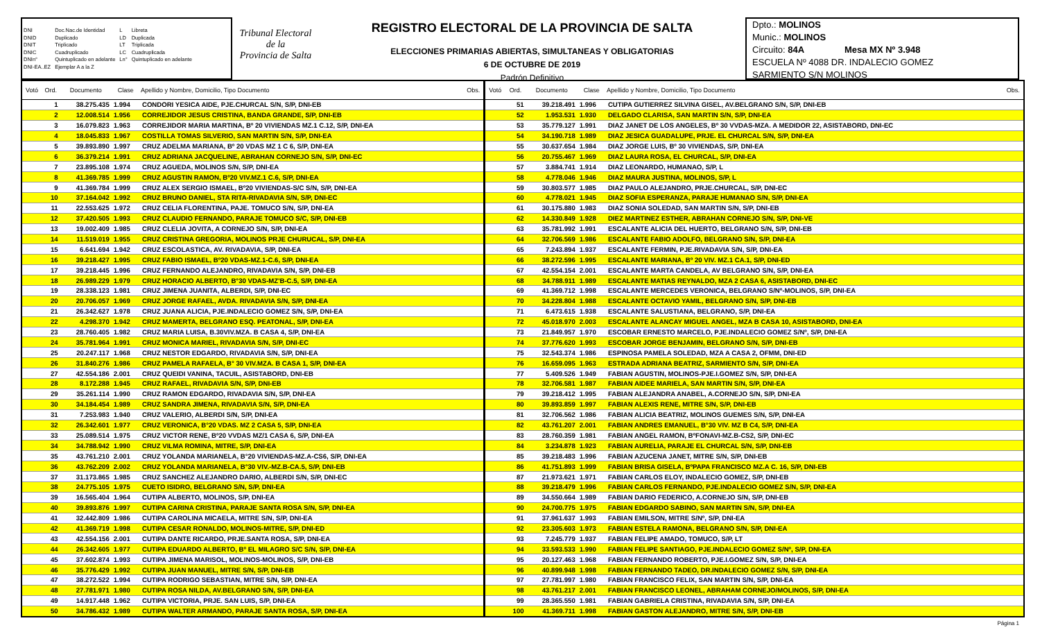| DNI | Doc.Nac.de Identidad | L | Libreta |
| DNID | Duplicado | LD | Duplicada |
| DNIT | Triplicado | LT | Triplicada |
| DNIC | Cuadruplicado | LC | Cuadruplicada |
| DNIn° | Quintuplicado en adelante | Ln° | Quintuplicado en adelante |
| DNI-EA..EZ | Ejemplar A a la Z | | |
Tribunal Electoral
de la
Provincia de Salta
REGISTRO ELECTORAL DE LA PROVINCIA DE SALTA
ELECCIONES PRIMARIAS ABIERTAS, SIMULTANEAS Y OBLIGATORIAS
6 DE OCTUBRE DE 2019
Padrón Definitivo
Dpto.: MOLINOS
Munic.: MOLINOS
Circuito: 84A Mesa MX Nº 3.948
ESCUELA Nº 4088 DR. INDALECIO GOMEZ
SARMIENTO S/N MOLINOS
| Votó | Ord. | Documento | Clase | Apellido y Nombre, Domicilio, Tipo Documento | Obs. | Votó | Ord. | Documento | Clase | Apellido y Nombre, Domicilio, Tipo Documento | Obs. |
| --- | --- | --- | --- | --- | --- | --- | --- | --- | --- | --- | --- |
| | 1 | 38.275.435 | 1.994 | CONDORI YESICA AIDE, PJE.CHURCAL S/N, S/P, DNI-EB | | | 51 | 39.218.491 | 1.996 | CUTIPA GUTIERREZ SILVINA GISEL, AV.BELGRANO S/N, S/P, DNI-EB | |
| | 2 | 12.008.514 | 1.956 | CORREJIDOR JESUS CRISTINA, BANDA GRANDE, S/P, DNI-EB | | | 52 | 1.953.531 | 1.930 | DELGADO CLARISA, SAN MARTIN S/N, S/P, DNI-EA | |
| | 3 | 16.079.823 | 1.963 | CORREJIDOR MARIA MARTINA, Bº 20 VIVIENDAS MZ.1 C.12, S/P, DNI-EA | | | 53 | 35.779.127 | 1.991 | DIAZ JANET DE LOS ANGELES, Bº 30 VVDAS-MZA. A MEDIDOR 22, ASISTABORD, DNI-EC | |
| | 4 | 18.045.833 | 1.967 | COSTILLA TOMAS SILVERIO, SAN MARTIN S/N, S/P, DNI-EA | | | 54 | 34.190.718 | 1.989 | DIAZ JESICA GUADALUPE, PRJE. EL CHURCAL S/N, S/P, DNI-EA | |
| | 5 | 39.893.890 | 1.997 | CRUZ ADELMA MARIANA, Bº 20 VDAS MZ 1 C 6, S/P, DNI-EA | | | 55 | 30.637.654 | 1.984 | DIAZ JORGE LUIS, Bº 30 VIVIENDAS, S/P, DNI-EA | |
| | 6 | 36.379.214 | 1.991 | CRUZ ADRIANA JACQUELINE, ABRAHAN CORNEJO S/N, S/P, DNI-EC | | | 56 | 20.755.467 | 1.969 | DIAZ LAURA ROSA, EL CHURCAL, S/P, DNI-EA | |
| | 7 | 23.895.108 | 1.974 | CRUZ AGUEDA, MOLINOS S/N, S/P, DNI-EA | | | 57 | 3.884.741 | 1.914 | DIAZ LEONARDO, HUMANAO, S/P, L | |
| | 8 | 41.369.785 | 1.999 | CRUZ AGUSTIN RAMON, Bº20 VIV.MZ.1 C.6, S/P, DNI-EA | | | 58 | 4.778.046 | 1.946 | DIAZ MAURA JUSTINA, MOLINOS, S/P, L | |
| | 9 | 41.369.784 | 1.999 | CRUZ ALEX SERGIO ISMAEL, Bº20 VIVIENDAS-S/C S/N, S/P, DNI-EA | | | 59 | 30.803.577 | 1.985 | DIAZ PAULO ALEJANDRO, PRJE.CHURCAL, S/P, DNI-EC | |
| | 10 | 37.164.042 | 1.992 | CRUZ BRUNO DANIEL, STA RITA-RIVADAVIA S/N, S/P, DNI-EC | | | 60 | 4.778.021 | 1.945 | DIAZ SOFIA ESPERANZA, PARAJE HUMANAO S/N, S/P, DNI-EA | |
| | 11 | 22.553.625 | 1.972 | CRUZ CELIA FLORENTINA, PAJE. TOMUCO S/N, S/P, DNI-EA | | | 61 | 30.175.880 | 1.983 | DIAZ SONIA SOLEDAD, SAN MARTIN S/N, S/P, DNI-EB | |
| | 12 | 37.420.505 | 1.993 | CRUZ CLAUDIO FERNANDO, PARAJE TOMUCO S/C, S/P, DNI-EB | | | 62 | 14.330.849 | 1.928 | DIEZ MARTINEZ ESTHER, ABRAHAN CORNEJO S/N, S/P, DNI-VE | |
| | 13 | 19.002.409 | 1.985 | CRUZ CLELIA JOVITA, A CORNEJO S/N, S/P, DNI-EA | | | 63 | 35.781.992 | 1.991 | ESCALANTE ALICIA DEL HUERTO, BELGRANO S/N, S/P, DNI-EB | |
| | 14 | 11.519.019 | 1.955 | CRUZ CRISTINA GREGORIA, MOLINOS PRJE CHURUCAL, S/P, DNI-EA | | | 64 | 32.706.569 | 1.986 | ESCALANTE FABIO ADOLFO, BELGRANO S/N, S/P, DNI-EA | |
| | 15 | 6.641.694 | 1.942 | CRUZ ESCOLASTICA, AV. RIVADAVIA, S/P, DNI-EA | | | 65 | 7.243.894 | 1.937 | ESCALANTE FERMIN, PJE.RIVADAVIA S/N, S/P, DNI-EA | |
| | 16 | 39.218.427 | 1.995 | CRUZ FABIO ISMAEL, Bº20 VDAS-MZ.1-C.6, S/P, DNI-EA | | | 66 | 38.272.596 | 1.995 | ESCALANTE MARIANA, Bº 20 VIV. MZ.1 CA.1, S/P, DNI-ED | |
| | 17 | 39.218.445 | 1.996 | CRUZ FERNANDO ALEJANDRO, RIVADAVIA S/N, S/P, DNI-EB | | | 67 | 42.554.154 | 2.001 | ESCALANTE MARTA CANDELA, AV BELGRANO S/N, S/P, DNI-EA | |
| | 18 | 26.989.229 | 1.979 | CRUZ HORACIO ALBERTO, B°30 VDAS-MZ'B-C.5, S/P, DNI-EA | | | 68 | 34.788.911 | 1.989 | ESCALANTE MATIAS REYNALDO, MZA 2 CASA 6, ASISTABORD, DNI-EC | |
| | 19 | 28.338.123 | 1.981 | CRUZ JIMENA JUANITA, ALBERDI, S/P, DNI-EC | | | 69 | 41.369.712 | 1.998 | ESCALANTE MERCEDES VERONICA, BELGRANO S/Nº-MOLINOS, S/P, DNI-EA | |
| | 20 | 20.706.057 | 1.969 | CRUZ JORGE RAFAEL, AVDA. RIVADAVIA S/N, S/P, DNI-EA | | | 70 | 34.228.804 | 1.988 | ESCALANTE OCTAVIO YAMIL, BELGRANO S/N, S/P, DNI-EB | |
| | 21 | 26.342.627 | 1.978 | CRUZ JUANA ALICIA, PJE.INDALECIO GOMEZ S/N, S/P, DNI-EA | | | 71 | 6.473.615 | 1.938 | ESCALANTE SALUSTIANA, BELGRANO, S/P, DNI-EA | |
| | 22 | 4.298.370 | 1.942 | CRUZ MAMERTA, BELGRANO ESQ. PEATONAL, S/P, DNI-EA | | | 72 | 45.018.970 | 2.003 | ESCALANTE ALANCAY MIGUEL ANGEL, MZA B CASA 10, ASISTABORD, DNI-EA | |
| | 23 | 28.760.405 | 1.982 | CRUZ MARIA LUISA, B.30VIV.MZA. B CASA 4, S/P, DNI-EA | | | 73 | 21.849.957 | 1.970 | ESCOBAR ERNESTO MARCELO, PJE.INDALECIO GOMEZ S/Nº, S/P, DNI-EA | |
| | 24 | 35.781.964 | 1.991 | CRUZ MONICA MARIEL, RIVADAVIA S/N, S/P, DNI-EC | | | 74 | 37.776.620 | 1.993 | ESCOBAR JORGE BENJAMIN, BELGRANO S/N, S/P, DNI-EB | |
| | 25 | 20.247.117 | 1.968 | CRUZ NESTOR EDGARDO, RIVADAVIA S/N, S/P, DNI-EA | | | 75 | 32.543.374 | 1.986 | ESPINOSA PAMELA SOLEDAD, MZA A CASA 2, OFMM, DNI-ED | |
| | 26 | 31.840.276 | 1.986 | CRUZ PAMELA RAFAELA, B° 30 VIV.MZA. B CASA 1, S/P, DNI-EA | | | 76 | 16.659.095 | 1.963 | ESTRADA ADRIANA BEATRIZ, SARMIENTO S/N, S/P, DNI-EA | |
| | 27 | 42.554.186 | 2.001 | CRUZ QUEIDI VANINA, TACUIL, ASISTABORD, DNI-EB | | | 77 | 5.409.526 | 1.949 | FABIAN AGUSTIN, MOLINOS-PJE.I.GOMEZ S/N, S/P, DNI-EA | |
| | 28 | 8.172.288 | 1.945 | CRUZ RAFAEL, RIVADAVIA S/N, S/P, DNI-EB | | | 78 | 32.706.581 | 1.987 | FABIAN AIDEE MARIELA, SAN MARTIN S/N, S/P, DNI-EA | |
| | 29 | 35.261.114 | 1.990 | CRUZ RAMON EDGARDO, RIVADAVIA S/N, S/P, DNI-EA | | | 79 | 39.218.412 | 1.995 | FABIAN ALEJANDRA ANABEL, A.CORNEJO S/N, S/P, DNI-EA | |
| | 30 | 34.184.454 | 1.989 | CRUZ SANDRA JIMENA, RIVADAVIA S/N, S/P, DNI-EA | | | 80 | 39.893.859 | 1.997 | FABIAN ALEXIS RENE, MITRE S/N, S/P, DNI-EB | |
| | 31 | 7.253.983 | 1.940 | CRUZ VALERIO, ALBERDI S/N, S/P, DNI-EA | | | 81 | 32.706.562 | 1.986 | FABIAN ALICIA BEATRIZ, MOLINOS GUEMES S/N, S/P, DNI-EA | |
| | 32 | 26.342.601 | 1.977 | CRUZ VERONICA, B°20 VDAS. MZ 2 CASA 5, S/P, DNI-EA | | | 82 | 43.761.207 | 2.001 | FABIAN ANDRES EMANUEL, B°30 VIV. MZ B C4, S/P, DNI-EA | |
| | 33 | 25.089.514 | 1.975 | CRUZ VICTOR RENE, Bº20 VVDAS MZ/1 CASA 6, S/P, DNI-EA | | | 83 | 28.760.359 | 1.981 | FABIAN ANGEL RAMON, BºFONAVI-MZ.B-CS2, S/P, DNI-EC | |
| | 34 | 34.788.942 | 1.990 | CRUZ VILMA ROMINA, MITRE, S/P, DNI-EA | | | 84 | 3.234.878 | 1.923 | FABIAN AURELIA, PARAJE EL CHURCAL S/N, S/P, DNI-EB | |
| | 35 | 43.761.210 | 2.001 | CRUZ YOLANDA MARIANELA, B°20 VIVIENDAS-MZ.A-CS6, S/P, DNI-EA | | | 85 | 39.218.483 | 1.996 | FABIAN AZUCENA JANET, MITRE S/N, S/P, DNI-EB | |
| | 36 | 43.762.209 | 2.002 | CRUZ YOLANDA MARIANELA, B°30 VIV.-MZ.B-CA.5, S/P, DNI-EB | | | 86 | 41.751.893 | 1.999 | FABIAN BRISA GISELA, BºPAPA FRANCISCO MZ.A C. 16, S/P, DNI-EB | |
| | 37 | 31.173.865 | 1.985 | CRUZ SANCHEZ ALEJANDRO DARIO, ALBERDI S/N, S/P, DNI-EC | | | 87 | 21.973.621 | 1.971 | FABIAN CARLOS ELOY, INDALECIO GOMEZ, S/P, DNI-EB | |
| | 38 | 24.775.105 | 1.975 | CUETO ISIDRO, BELGRANO S/N, S/P, DNI-EA | | | 88 | 39.218.479 | 1.996 | FABIAN CARLOS FERNANDO, PJE.INDALECIO GOMEZ S/N, S/P, DNI-EA | |
| | 39 | 16.565.404 | 1.964 | CUTIPA ALBERTO, MOLINOS, S/P, DNI-EA | | | 89 | 34.550.664 | 1.989 | FABIAN DARIO FEDERICO, A.CORNEJO S/N, S/P, DNI-EB | |
| | 40 | 39.893.876 | 1.997 | CUTIPA CARINA CRISTINA, PARAJE SANTA ROSA S/N, S/P, DNI-EA | | | 90 | 24.700.775 | 1.975 | FABIAN EDGARDO SABINO, SAN MARTIN S/N, S/P, DNI-EA | |
| | 41 | 32.442.809 | 1.986 | CUTIPA CAROLINA MICAELA, MITRE S/N, S/P, DNI-EA | | | 91 | 37.961.637 | 1.993 | FABIAN EMILSON, MITRE S/Nº, S/P, DNI-EA | |
| | 42 | 41.369.719 | 1.998 | CUTIPA CESAR RONALDO, MOLINOS-MITRE, S/P, DNI-ED | | | 92 | 23.305.603 | 1.973 | FABIAN ESTELA RAMONA, BELGRANO S/N, S/P, DNI-EA | |
| | 43 | 42.554.156 | 2.001 | CUTIPA DANTE RICARDO, PRJE.SANTA ROSA, S/P, DNI-EA | | | 93 | 7.245.779 | 1.937 | FABIAN FELIPE AMADO, TOMUCO, S/P, LT | |
| | 44 | 26.342.605 | 1.977 | CUTIPA EDUARDO ALBERTO, Bº EL MILAGRO S/C S/N, S/P, DNI-EA | | | 94 | 33.593.533 | 1.990 | FABIAN FELIPE SANTIAGO, PJE.INDALECIO GOMEZ S/Nº, S/P, DNI-EA | |
| | 45 | 37.602.874 | 1.993 | CUTIPA JIMENA MARISOL, MOLINOS-MOLINOS, S/P, DNI-EB | | | 95 | 20.127.463 | 1.968 | FABIAN FERNANDO ROBERTO, PJE.I.GOMEZ S/N, S/P, DNI-EA | |
| | 46 | 35.776.429 | 1.992 | CUTIPA JUAN MANUEL, MITRE S/N, S/P, DNI-EB | | | 96 | 40.899.948 | 1.998 | FABIAN FERNANDO TADEO, DR.INDALECIO GOMEZ S/N, S/P, DNI-EA | |
| | 47 | 38.272.522 | 1.994 | CUTIPA RODRIGO SEBASTIAN, MITRE S/N, S/P, DNI-EA | | | 97 | 27.781.997 | 1.980 | FABIAN FRANCISCO FELIX, SAN MARTIN S/N, S/P, DNI-EA | |
| | 48 | 27.781.971 | 1.980 | CUTIPA ROSA NILDA, AV.BELGRANO S/N, S/P, DNI-EA | | | 98 | 43.761.217 | 2.001 | FABIAN FRANCISCO LEONEL, ABRAHAM CORNEJO/MOLINOS, S/P, DNI-EA | |
| | 49 | 14.917.448 | 1.962 | CUTIPA VICTORIA, PRJE. SAN LUIS, S/P, DNI-EA | | | 99 | 28.365.550 | 1.981 | FABIAN GABRIELA CRISTINA, RIVADAVIA S/N, S/P, DNI-EA | |
| | 50 | 34.786.432 | 1.989 | CUTIPA WALTER ARMANDO, PARAJE SANTA ROSA, S/P, DNI-EA | | | 100 | 41.369.711 | 1.998 | FABIAN GASTON ALEJANDRO, MITRE S/N, S/P, DNI-EB | |
Página 1